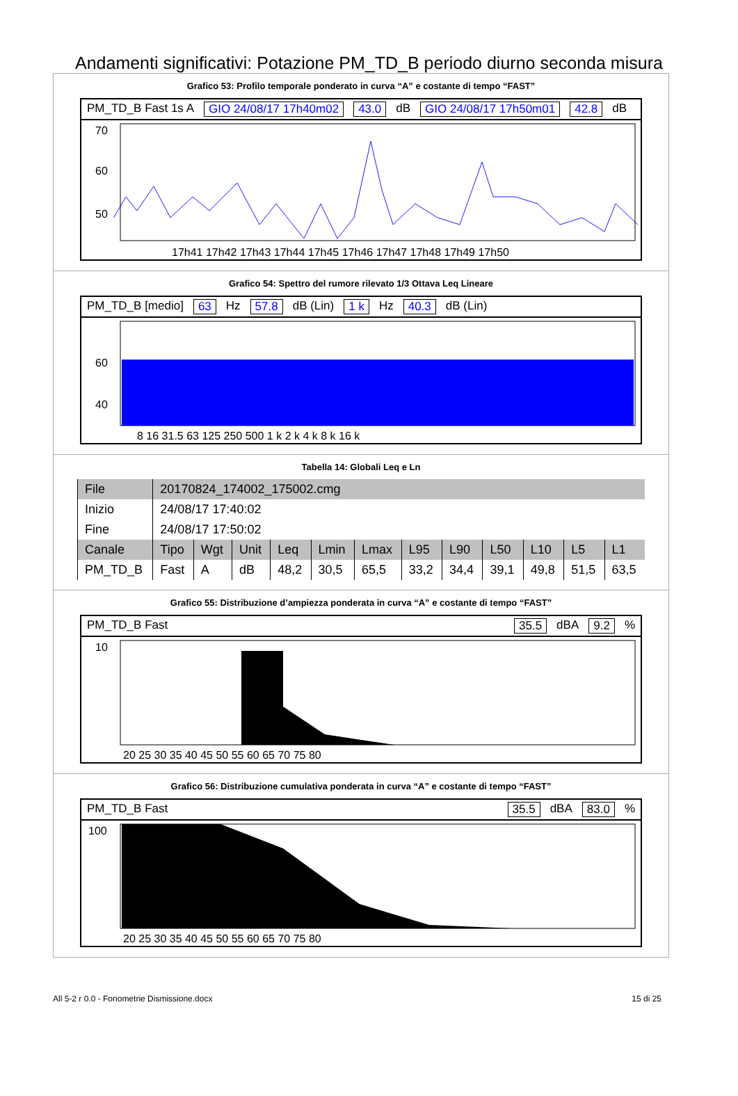Andamenti significativi: Potazione PM_TD_B periodo diurno seconda misura
Grafico 53: Profilo temporale ponderato in curva “A” e costante di tempo “FAST”
PM_TD_B Fast 1s A GIO 24/08/17 17h40m02 43.0 dB GIO 24/08/17 17h50m01 42.8 dB
70
60
50
17h41 17h42 17h43 17h44 17h45 17h46 17h47 17h48 17h49 17h50
Grafico 54: Spettro del rumore rilevato 1/3 Ottava Leq Lineare
PM_TD_B [medio] 63 Hz 57.8 dB (Lin) 1 k Hz 40.3 dB (Lin)
8 16 31.5 63 125 250 500 1 k 2 k 4 k 8 k 16 k
60
40
Tabella 14: Globali Leq e Ln
| File | 20170824_174002_175002.cmg | | | | | | | | | | | |
| Inizio | 24/08/17 17:40:02 | | | | | | | | | | | |
| Fine | 24/08/17 17:50:02 | | | | | | | | | | | |
| Canale | Tipo | Wgt | Unit | Leq | Lmin | Lmax | L95 | L90 | L50 | L10 | L5 | L1 |
| PM_TD_B | Fast | A | dB | 48,2 | 30,5 | 65,5 | 33,2 | 34,4 | 39,1 | 49,8 | 51,5 | 63,5 |
Grafico 55: Distribuzione d’ampiezza ponderata in curva “A” e costante di tempo “FAST”
PM_TD_B Fast 35.5 dBA 9.2%
10
20 25 30 35 40 45 50 55 60 65 70 75 80
Grafico 56: Distribuzione cumulativa ponderata in curva “A” e costante di tempo “FAST”
PM_TD_B Fast 35.5 dBA 83.0%
100
20 25 30 35 40 45 50 55 60 65 70 75 80
All 5-2 r 0.0 - Fonometrie Dismissione.docx 15 di 25